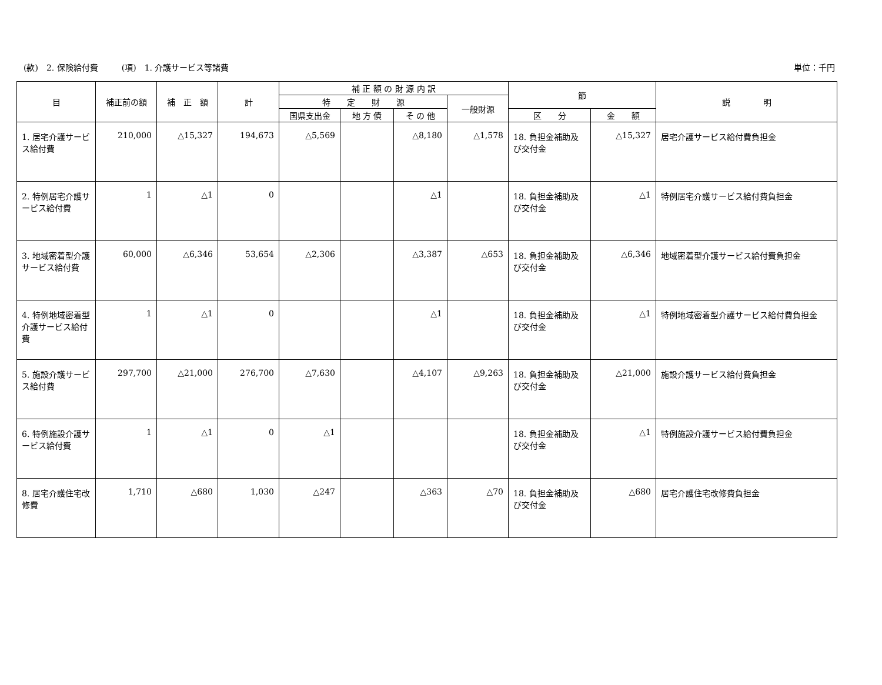(款)　2. 保険給付費 (項)　1. 介護サービス等諸費
単位：千円
| 目 | 補正前の額 | 補 正 額 | 計 | 補 正 額 の 財 源 内 訳 | | | | 節 | | 説 明 |
| --- | --- | --- | --- | --- | --- | --- | --- | --- | --- | --- |
| | | | | 特 定 財 源 | | | 一般財源 | | | |
| | | | | 国県支出金 | 地 方 債 | そ の 他 | | 区 分 | 金 額 | |
| 1. 居宅介護サービス給付費 | 210,000 | △15,327 | 194,673 | △5,569 | | △8,180 | △1,578 | 18. 負担金補助及び交付金 | △15,327 | 居宅介護サービス給付費負担金 |
| 2. 特例居宅介護サービス給付費 | 1 | △1 | 0 | | | △1 | | 18. 負担金補助及び交付金 | △1 | 特例居宅介護サービス給付費負担金 |
| 3. 地域密着型介護サービス給付費 | 60,000 | △6,346 | 53,654 | △2,306 | | △3,387 | △653 | 18. 負担金補助及び交付金 | △6,346 | 地域密着型介護サービス給付費負担金 |
| 4. 特例地域密着型介護サービス給付費 | 1 | △1 | 0 | | | △1 | | 18. 負担金補助及び交付金 | △1 | 特例地域密着型介護サービス給付費負担金 |
| 5. 施設介護サービス給付費 | 297,700 | △21,000 | 276,700 | △7,630 | | △4,107 | △9,263 | 18. 負担金補助及び交付金 | △21,000 | 施設介護サービス給付費負担金 |
| 6. 特例施設介護サービス給付費 | 1 | △1 | 0 | △1 | | | | 18. 負担金補助及び交付金 | △1 | 特例施設介護サービス給付費負担金 |
| 8. 居宅介護住宅改修費 | 1,710 | △680 | 1,030 | △247 | | △363 | △70 | 18. 負担金補助及び交付金 | △680 | 居宅介護住宅改修費負担金 |